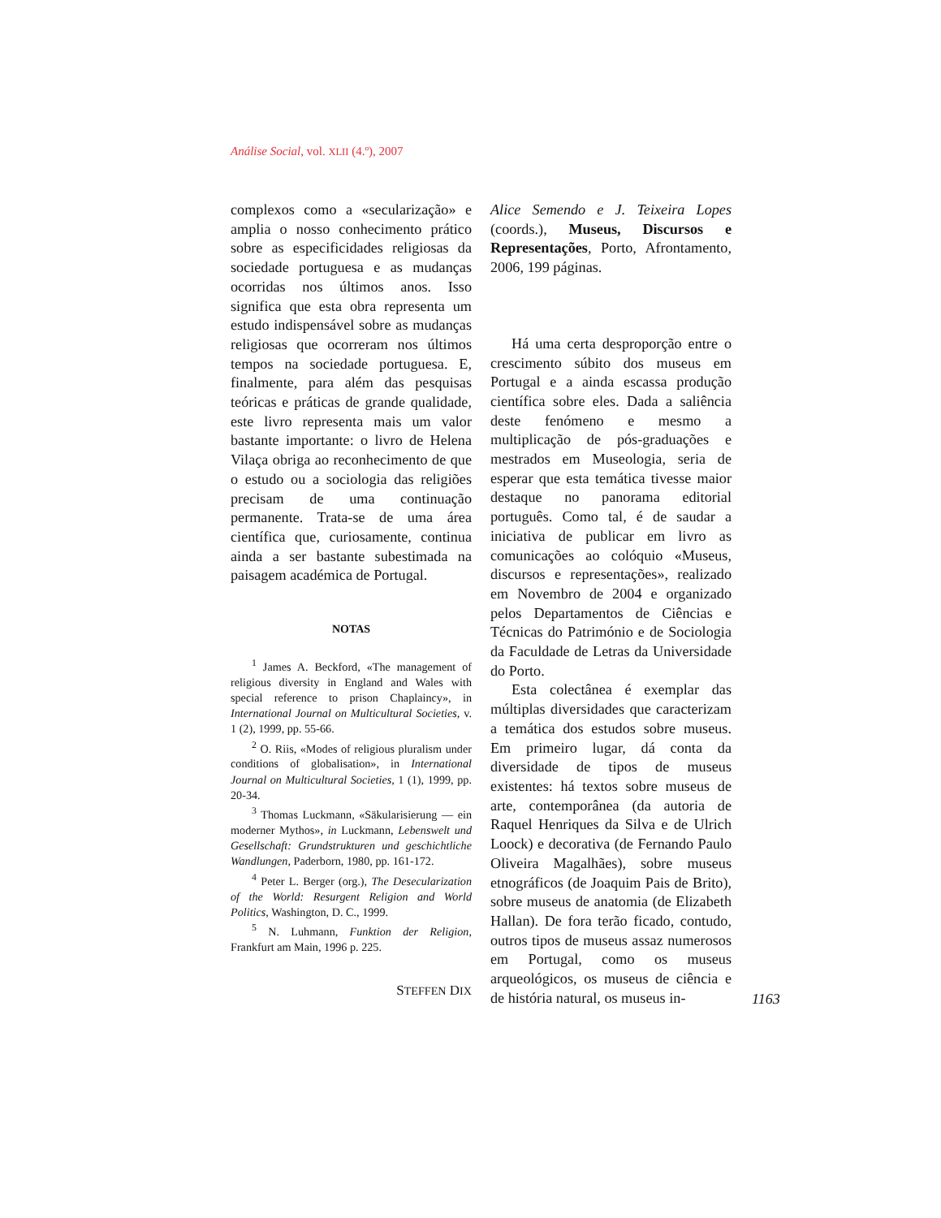Análise Social, vol. XLII (4.º), 2007
complexos como a «secularização» e amplia o nosso conhecimento prático sobre as especificidades religiosas da sociedade portuguesa e as mudanças ocorridas nos últimos anos. Isso significa que esta obra representa um estudo indispensável sobre as mudanças religiosas que ocorreram nos últimos tempos na sociedade portuguesa. E, finalmente, para além das pesquisas teóricas e práticas de grande qualidade, este livro representa mais um valor bastante importante: o livro de Helena Vilaça obriga ao reconhecimento de que o estudo ou a sociologia das religiões precisam de uma continuação permanente. Trata-se de uma área científica que, curiosamente, continua ainda a ser bastante subestimada na paisagem académica de Portugal.
NOTAS
<sup>1</sup> James A. Beckford, «The management of religious diversity in England and Wales with special reference to prison Chaplaincy», in International Journal on Multicultural Societies, v. 1 (2), 1999, pp. 55-66.
<sup>2</sup> O. Riis, «Modes of religious pluralism under conditions of globalisation», in International Journal on Multicultural Societies, 1 (1), 1999, pp. 20-34.
<sup>3</sup> Thomas Luckmann, «Säkularisierung — ein moderner Mythos», in Luckmann, Lebenswelt und Gesellschaft: Grundstrukturen und geschichtliche Wandlungen, Paderborn, 1980, pp. 161-172.
<sup>4</sup> Peter L. Berger (org.), The Desecularization of the World: Resurgent Religion and World Politics, Washington, D. C., 1999.
<sup>5</sup> N. Luhmann, Funktion der Religion, Frankfurt am Main, 1996 p. 225.
STEFFEN DIX
Alice Semendo e J. Teixeira Lopes (coords.), Museus, Discursos e Representações, Porto, Afrontamento, 2006, 199 páginas.
Há uma certa desproporção entre o crescimento súbito dos museus em Portugal e a ainda escassa produção científica sobre eles. Dada a saliência deste fenómeno e mesmo a multiplicação de pós-graduações e mestrados em Museologia, seria de esperar que esta temática tivesse maior destaque no panorama editorial português. Como tal, é de saudar a iniciativa de publicar em livro as comunicações ao colóquio «Museus, discursos e representações», realizado em Novembro de 2004 e organizado pelos Departamentos de Ciências e Técnicas do Património e de Sociologia da Faculdade de Letras da Universidade do Porto.
Esta colectânea é exemplar das múltiplas diversidades que caracterizam a temática dos estudos sobre museus. Em primeiro lugar, dá conta da diversidade de tipos de museus existentes: há textos sobre museus de arte, contemporânea (da autoria de Raquel Henriques da Silva e de Ulrich Loock) e decorativa (de Fernando Paulo Oliveira Magalhães), sobre museus etnográficos (de Joaquim Pais de Brito), sobre museus de anatomia (de Elizabeth Hallan). De fora terão ficado, contudo, outros tipos de museus assaz numerosos em Portugal, como os museus arqueológicos, os museus de ciência e de história natural, os museus in-
1163